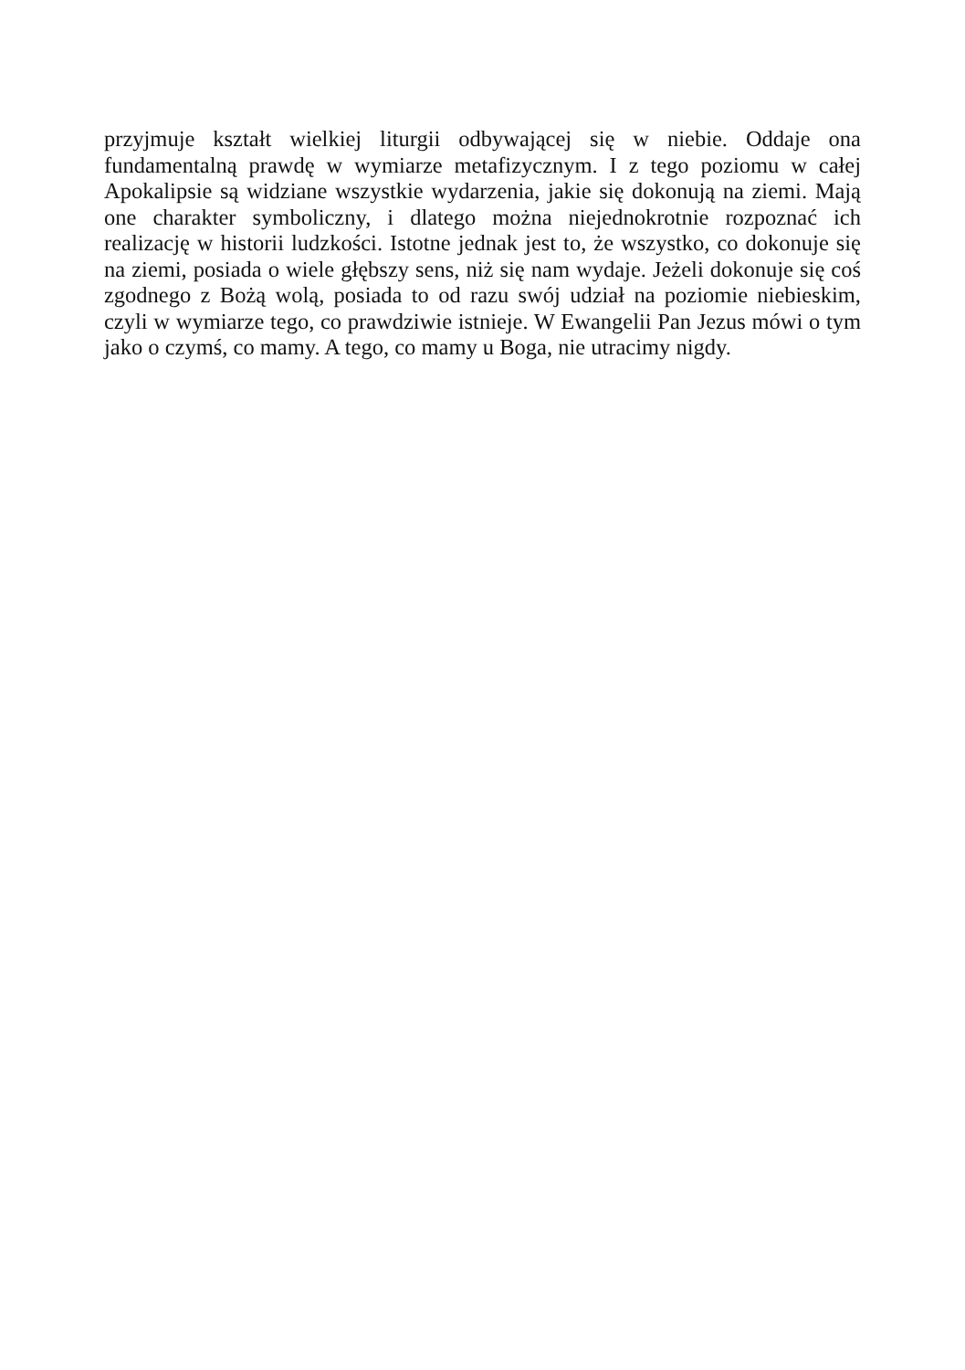przyjmuje kształt wielkiej liturgii odbywającej się w niebie. Oddaje ona fundamentalną prawdę w wymiarze metafizycznym. I z tego poziomu w całej Apokalipsie są widziane wszystkie wydarzenia, jakie się dokonują na ziemi. Mają one charakter symboliczny, i dlatego można niejednokrotnie rozpoznać ich realizację w historii ludzkości. Istotne jednak jest to, że wszystko, co dokonuje się na ziemi, posiada o wiele głębszy sens, niż się nam wydaje. Jeżeli dokonuje się coś zgodnego z Bożą wolą, posiada to od razu swój udział na poziomie niebieskim, czyli w wymiarze tego, co prawdziwie istnieje. W Ewangelii Pan Jezus mówi o tym jako o czymś, co mamy. A tego, co mamy u Boga, nie utracimy nigdy.